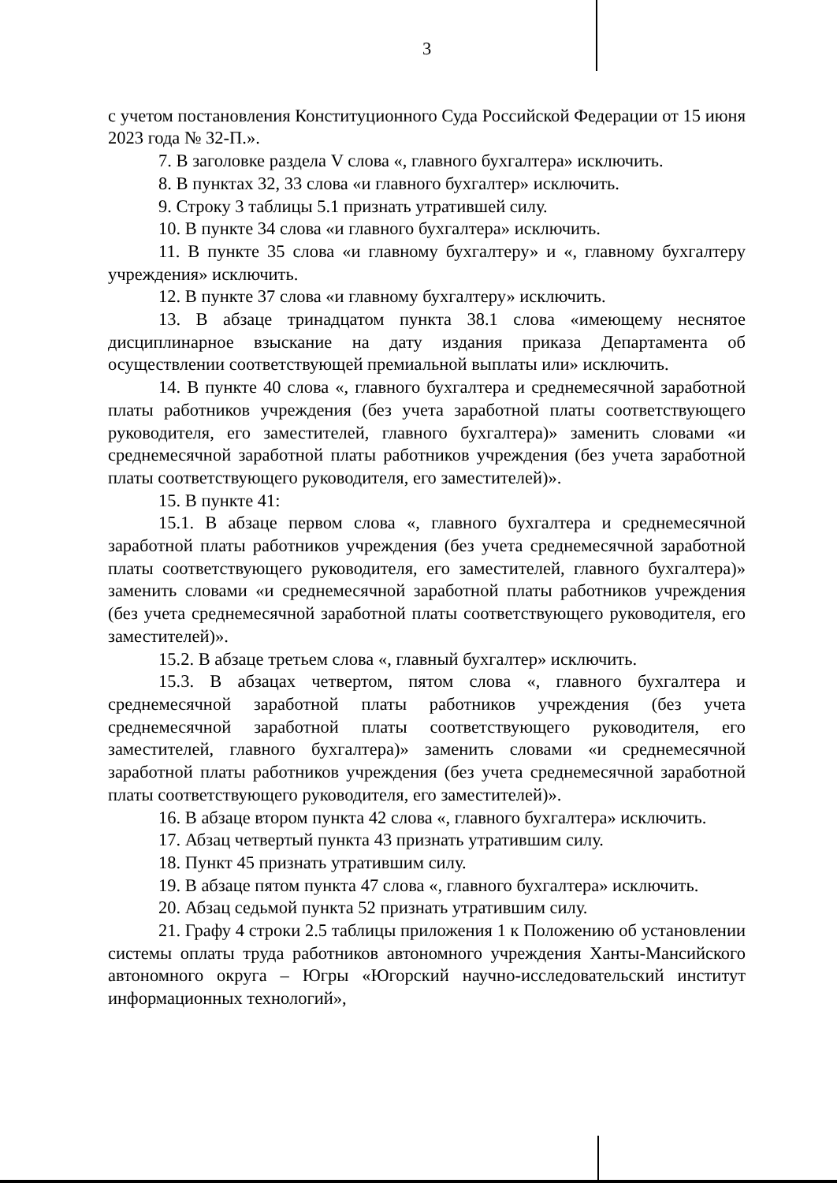3
с учетом постановления Конституционного Суда Российской Федерации от 15 июня 2023 года № 32-П.».
7. В заголовке раздела V слова «, главного бухгалтера» исключить.
8. В пунктах 32, 33 слова «и главного бухгалтер» исключить.
9. Строку 3 таблицы 5.1 признать утратившей силу.
10. В пункте 34 слова «и главного бухгалтера» исключить.
11. В пункте 35 слова «и главному бухгалтеру» и «, главному бухгалтеру учреждения» исключить.
12. В пункте 37 слова «и главному бухгалтеру» исключить.
13. В абзаце тринадцатом пункта 38.1 слова «имеющему неснятое дисциплинарное взыскание на дату издания приказа Департамента об осуществлении соответствующей премиальной выплаты или» исключить.
14. В пункте 40 слова «, главного бухгалтера и среднемесячной заработной платы работников учреждения (без учета заработной платы соответствующего руководителя, его заместителей, главного бухгалтера)» заменить словами «и среднемесячной заработной платы работников учреждения (без учета заработной платы соответствующего руководителя, его заместителей)».
15. В пункте 41:
15.1. В абзаце первом слова «, главного бухгалтера и среднемесячной заработной платы работников учреждения (без учета среднемесячной заработной платы соответствующего руководителя, его заместителей, главного бухгалтера)» заменить словами «и среднемесячной заработной платы работников учреждения (без учета среднемесячной заработной платы соответствующего руководителя, его заместителей)».
15.2. В абзаце третьем слова «, главный бухгалтер» исключить.
15.3. В абзацах четвертом, пятом слова «, главного бухгалтера и среднемесячной заработной платы работников учреждения (без учета среднемесячной заработной платы соответствующего руководителя, его заместителей, главного бухгалтера)» заменить словами «и среднемесячной заработной платы работников учреждения (без учета среднемесячной заработной платы соответствующего руководителя, его заместителей)».
16. В абзаце втором пункта 42 слова «, главного бухгалтера» исключить.
17. Абзац четвертый пункта 43 признать утратившим силу.
18. Пункт 45 признать утратившим силу.
19. В абзаце пятом пункта 47 слова «, главного бухгалтера» исключить.
20. Абзац седьмой пункта 52 признать утратившим силу.
21. Графу 4 строки 2.5 таблицы приложения 1 к Положению об установлении системы оплаты труда работников автономного учреждения Ханты-Мансийского автономного округа – Югры «Югорский научно-исследовательский институт информационных технологий»,